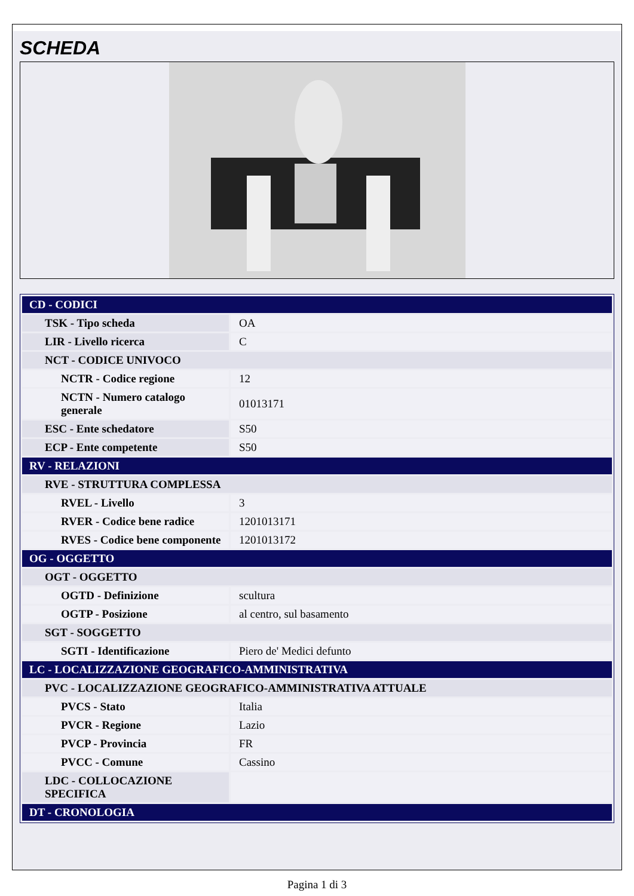SCHEDA
| CD - CODICI | |
| TSK - Tipo scheda | OA |
| LIR - Livello ricerca | C |
| NCT - CODICE UNIVOCO | |
| NCTR - Codice regione | 12 |
| NCTN - Numero catalogo generale | 01013171 |
| ESC - Ente schedatore | S50 |
| ECP - Ente competente | S50 |
| RV - RELAZIONI | |
| RVE - STRUTTURA COMPLESSA | |
| RVEL - Livello | 3 |
| RVER - Codice bene radice | 1201013171 |
| RVES - Codice bene componente | 1201013172 |
| OG - OGGETTO | |
| OGT - OGGETTO | |
| OGTD - Definizione | scultura |
| OGTP - Posizione | al centro, sul basamento |
| SGT - SOGGETTO | |
| SGTI - Identificazione | Piero de' Medici defunto |
| LC - LOCALIZZAZIONE GEOGRAFICO-AMMINISTRATIVA | |
| PVC - LOCALIZZAZIONE GEOGRAFICO-AMMINISTRATIVA ATTUALE | |
| PVCS - Stato | Italia |
| PVCR - Regione | Lazio |
| PVCP - Provincia | FR |
| PVCC - Comune | Cassino |
| LDC - COLLOCAZIONE SPECIFICA | |
| DT - CRONOLOGIA | |
Pagina 1 di 3